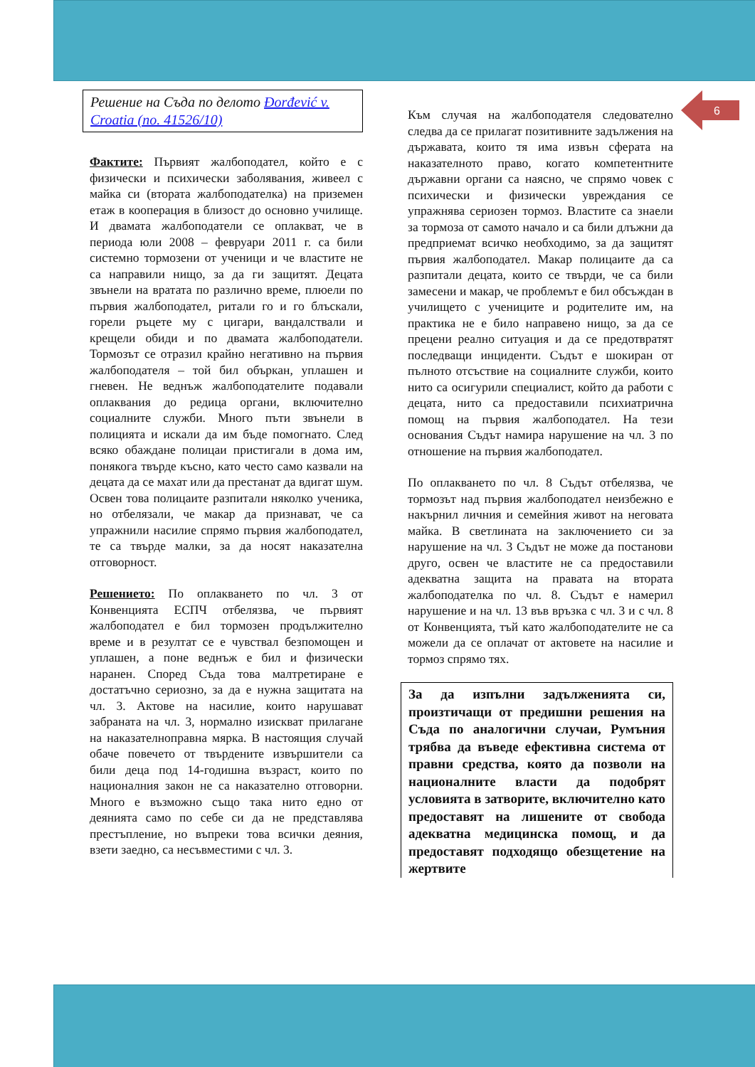6
Решение на Съда по делото Đorđević v. Croatia (no. 41526/10)
Фактите: Първият жалбоподател, който е с физически и психически заболявания, живеел с майка си (втората жалбоподателка) на приземен етаж в кооперация в близост до основно училище. И двамата жалбоподатели се оплакват, че в периода юли 2008 – февруари 2011 г. са били системно тормозени от ученици и че властите не са направили нищо, за да ги защитят. Децата звънели на вратата по различно време, плюели по първия жалбоподател, ритали го и го блъскали, горели ръцете му с цигари, вандалствали и крещели обиди и по двамата жалбоподатели. Тормозът се отразил крайно негативно на първия жалбоподателя – той бил объркан, уплашен и гневен. Не веднъж жалбоподателите подавали оплаквания до редица органи, включително социалните служби. Много пъти звънели в полицията и искали да им бъде помогнато. След всяко обаждане полицаи пристигали в дома им, понякога твърде късно, като често само казвали на децата да се махат или да престанат да вдигат шум. Освен това полицаите разпитали няколко ученика, но отбелязали, че макар да признават, че са упражнили насилие спрямо първия жалбоподател, те са твърде малки, за да носят наказателна отговорност.
Решението: По оплакването по чл. 3 от Конвенцията ЕСПЧ отбелязва, че първият жалбоподател е бил тормозен продължително време и в резултат се е чувствал безпомощен и уплашен, а поне веднъж е бил и физически наранен. Според Съда това малтретиране е достатъчно сериозно, за да е нужна защитата на чл. 3. Актове на насилие, които нарушават забраната на чл. 3, нормално изискват прилагане на наказателноправна мярка. В настоящия случай обаче повечето от твърдените извършители са били деца под 14-годишна възраст, които по националния закон не са наказателно отговорни. Много е възможно също така нито едно от деянията само по себе си да не представлява престъпление, но въпреки това всички деяния, взети заедно, са несъвместими с чл. 3.
Към случая на жалбоподателя следователно следва да се прилагат позитивните задължения на държавата, които тя има извън сферата на наказателното право, когато компетентните държавни органи са наясно, че спрямо човек с психически и физически увреждания се упражнява сериозен тормоз. Властите са знаели за тормоза от самото начало и са били длъжни да предприемат всичко необходимо, за да защитят първия жалбоподател. Макар полицаите да са разпитали децата, които се твърди, че са били замесени и макар, че проблемът е бил обсъждан в училището с учениците и родителите им, на практика не е било направено нищо, за да се прецени реално ситуация и да се предотвратят последващи инциденти. Съдът е шокиран от пълното отсъствие на социалните служби, които нито са осигурили специалист, който да работи с децата, нито са предоставили психиатрична помощ на първия жалбоподател. На тези основания Съдът намира нарушение на чл. 3 по отношение на първия жалбоподател.
По оплакването по чл. 8 Съдът отбелязва, че тормозът над първия жалбоподател неизбежно е накърнил личния и семейния живот на неговата майка. В светлината на заключението си за нарушение на чл. 3 Съдът не може да постанови друго, освен че властите не са предоставили адекватна защита на правата на втората жалбоподателка по чл. 8. Съдът е намерил нарушение и на чл. 13 във връзка с чл. 3 и с чл. 8 от Конвенцията, тъй като жалбоподателите не са можели да се оплачат от актовете на насилие и тормоз спрямо тях.
За да изпълни задълженията си, произтичащи от предишни решения на Съда по аналогични случаи, Румъния трябва да въведе ефективна система от правни средства, която да позволи на националните власти да подобрят условията в затворите, включително като предоставят на лишените от свобода адекватна медицинска помощ, и да предоставят подходящо обезщетение на жертвите